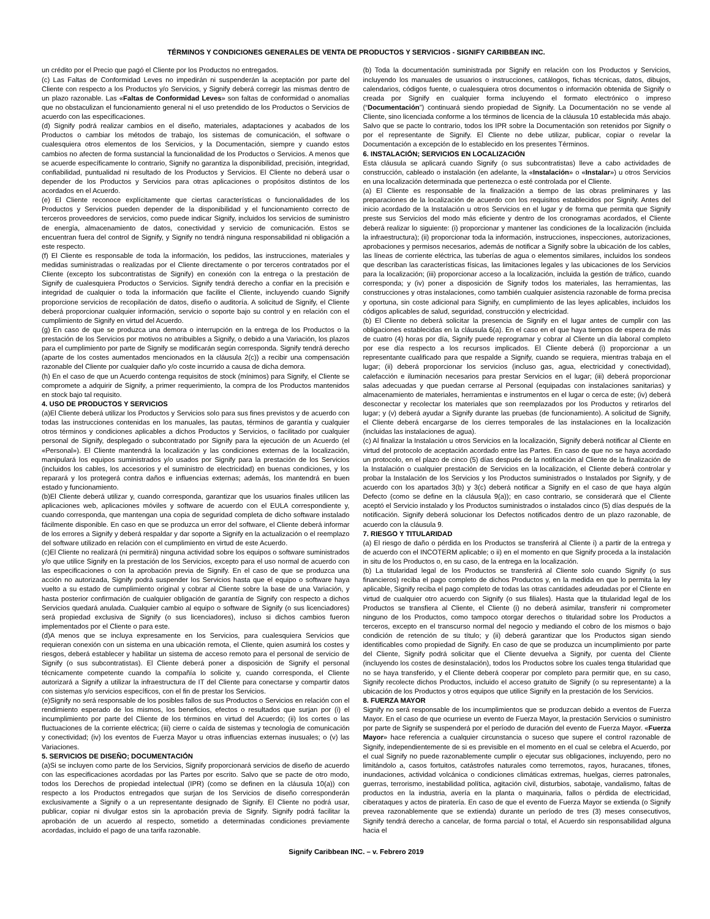TÉRMINOS Y CONDICIONES GENERALES DE VENTA DE PRODUCTOS Y SERVICIOS - SIGNIFY CARIBBEAN INC.
un crédito por el Precio que pagó el Cliente por los Productos no entregados.
(c) Las Faltas de Conformidad Leves no impedirán ni suspenderán la aceptación por parte del Cliente con respecto a los Productos y/o Servicios, y Signify deberá corregir las mismas dentro de un plazo razonable. Las «Faltas de Conformidad Leves» son faltas de conformidad o anomalías que no obstaculizan el funcionamiento general ni el uso pretendido de los Productos o Servicios de acuerdo con las especificaciones.
(d) Signify podrá realizar cambios en el diseño, materiales, adaptaciones y acabados de los Productos o cambiar los métodos de trabajo, los sistemas de comunicación, el software o cualesquiera otros elementos de los Servicios, y la Documentación, siempre y cuando estos cambios no afecten de forma sustancial la funcionalidad de los Productos o Servicios. A menos que se acuerde específicamente lo contrario, Signify no garantiza la disponibilidad, precisión, integridad, confiabilidad, puntualidad ni resultado de los Productos y Servicios. El Cliente no deberá usar o depender de los Productos y Servicios para otras aplicaciones o propósitos distintos de los acordados en el Acuerdo.
(e) El Cliente reconoce explícitamente que ciertas características o funcionalidades de los Productos y Servicios pueden depender de la disponibilidad y el funcionamiento correcto de terceros proveedores de servicios, como puede indicar Signify, incluidos los servicios de suministro de energía, almacenamiento de datos, conectividad y servicio de comunicación. Estos se encuentran fuera del control de Signify, y Signify no tendrá ninguna responsabilidad ni obligación a este respecto.
(f) El Cliente es responsable de toda la información, los pedidos, las instrucciones, materiales y medidas suministradas o realizadas por el Cliente directamente o por terceros contratados por el Cliente (excepto los subcontratistas de Signify) en conexión con la entrega o la prestación de Signify de cualesquiera Productos o Servicios. Signify tendrá derecho a confiar en la precisión e integridad de cualquier o toda la información que facilite el Cliente, incluyendo cuando Signify proporcione servicios de recopilación de datos, diseño o auditoría. A solicitud de Signify, el Cliente deberá proporcionar cualquier información, servicio o soporte bajo su control y en relación con el cumplimiento de Signify en virtud del Acuerdo.
(g) En caso de que se produzca una demora o interrupción en la entrega de los Productos o la prestación de los Servicios por motivos no atribuibles a Signify, o debido a una Variación, los plazos para el cumplimiento por parte de Signify se modificarán según corresponda. Signify tendrá derecho (aparte de los costes aumentados mencionados en la cláusula 2(c)) a recibir una compensación razonable del Cliente por cualquier daño y/o coste incurrido a causa de dicha demora.
(h) En el caso de que un Acuerdo contenga requisitos de stock (mínimos) para Signify, el Cliente se compromete a adquirir de Signify, a primer requerimiento, la compra de los Productos mantenidos en stock bajo tal requisito.
4. USO DE PRODUCTOS Y SERVICIOS
(a)El Cliente deberá utilizar los Productos y Servicios solo para sus fines previstos y de acuerdo con todas las instrucciones contenidas en los manuales, las pautas, términos de garantía y cualquier otros términos y condiciones aplicables a dichos Productos y Servicios, o facilitado por cualquier personal de Signify, desplegado o subcontratado por Signify para la ejecución de un Acuerdo (el «Personal»). El Cliente mantendrá la localización y las condiciones externas de la localización, manipulará los equipos suministrados y/o usados por Signify para la prestación de los Servicios (incluidos los cables, los accesorios y el suministro de electricidad) en buenas condiciones, y los reparará y los protegerá contra daños e influencias externas; además, los mantendrá en buen estado y funcionamiento.
(b)El Cliente deberá utilizar y, cuando corresponda, garantizar que los usuarios finales utilicen las aplicaciones web, aplicaciones móviles y software de acuerdo con el EULA correspondiente y, cuando corresponda, que mantengan una copia de seguridad completa de dicho software instalado fácilmente disponible. En caso en que se produzca un error del software, el Cliente deberá informar de los errores a Signify y deberá respaldar y dar soporte a Signify en la actualización o el reemplazo del software utilizado en relación con el cumplimiento en virtud de este Acuerdo.
(c)El Cliente no realizará (ni permitirá) ninguna actividad sobre los equipos o software suministrados y/o que utilice Signify en la prestación de los Servicios, excepto para el uso normal de acuerdo con las especificaciones o con la aprobación previa de Signify. En el caso de que se produzca una acción no autorizada, Signify podrá suspender los Servicios hasta que el equipo o software haya vuelto a su estado de cumplimiento original y cobrar al Cliente sobre la base de una Variación, y hasta posterior confirmación de cualquier obligación de garantía de Signify con respecto a dichos Servicios quedará anulada. Cualquier cambio al equipo o software de Signify (o sus licenciadores) será propiedad exclusiva de Signify (o sus licenciadores), incluso si dichos cambios fueron implementados por el Cliente o para este.
(d)A menos que se incluya expresamente en los Servicios, para cualesquiera Servicios que requieran conexión con un sistema en una ubicación remota, el Cliente, quien asumirá los costes y riesgos, deberá establecer y habilitar un sistema de acceso remoto para el personal de servicio de Signify (o sus subcontratistas). El Cliente deberá poner a disposición de Signify el personal técnicamente competente cuando la compañía lo solicite y, cuando corresponda, el Cliente autorizará a Signify a utilizar la infraestructura de IT del Cliente para conectarse y compartir datos con sistemas y/o servicios específicos, con el fin de prestar los Servicios.
(e)Signify no será responsable de los posibles fallos de sus Productos o Servicios en relación con el rendimiento esperado de los mismos, los beneficios, efectos o resultados que surjan por (i) el incumplimiento por parte del Cliente de los términos en virtud del Acuerdo; (ii) los cortes o las fluctuaciones de la corriente eléctrica; (iii) cierre o caída de sistemas y tecnología de comunicación y conectividad; (iv) los eventos de Fuerza Mayor u otras influencias externas inusuales; o (v) las Variaciones.
5. SERVICIOS DE DISEÑO; DOCUMENTACIÓN
(a)Si se incluyen como parte de los Servicios, Signify proporcionará servicios de diseño de acuerdo con las especificaciones acordadas por las Partes por escrito. Salvo que se pacte de otro modo, todos los Derechos de propiedad intelectual (IPR) (como se definen en la cláusula 10(a)) con respecto a los Productos entregados que surjan de los Servicios de diseño corresponderán exclusivamente a Signify o a un representante designado de Signify. El Cliente no podrá usar, publicar, copiar ni divulgar estos sin la aprobación previa de Signify. Signify podrá facilitar la aprobación de un acuerdo al respecto, sometido a determinadas condiciones previamente acordadas, incluido el pago de una tarifa razonable.
(b) Toda la documentación suministrada por Signify en relación con los Productos y Servicios, incluyendo los manuales de usuarios o instrucciones, catálogos, fichas técnicas, datos, dibujos, calendarios, códigos fuente, o cualesquiera otros documentos o información obtenida de Signify o creada por Signify en cualquier forma incluyendo el formato electrónico o impreso (“Documentación”) continuará siendo propiedad de Signify. La Documentación no se vende al Cliente, sino licenciada conforme a los términos de licencia de la cláusula 10 establecida más abajo. Salvo que se pacte lo contrario, todos los IPR sobre la Documentación son retenidos por Signify o por el representante de Signify. El Cliente no debe utilizar, publicar, copiar o revelar la Documentación a excepción de lo establecido en los presentes Términos.
6. INSTALACIÓN; SERVICIOS EN LOCALIZACIÓN
Esta cláusula se aplicará cuando Signify (o sus subcontratistas) lleve a cabo actividades de construcción, cableado o instalación (en adelante, la «Instalación» o «Instalar») u otros Servicios en una localización determinada que pertenezca o esté controlada por el Cliente.
(a) El Cliente es responsable de la finalización a tiempo de las obras preliminares y las preparaciones de la localización de acuerdo con los requisitos establecidos por Signify. Antes del inicio acordado de la Instalación u otros Servicios en el lugar y de forma que permita que Signify preste sus Servicios del modo más eficiente y dentro de los cronogramas acordados, el Cliente deberá realizar lo siguiente: (i) proporcionar y mantener las condiciones de la localización (incluida la infraestructura); (ii) proporcionar toda la información, instrucciones, inspecciones, autorizaciones, aprobaciones y permisos necesarios, además de notificar a Signify sobre la ubicación de los cables, las líneas de corriente eléctrica, las tuberías de agua o elementos similares, incluidos los sondeos que describan las características físicas, las limitaciones legales y las ubicaciones de los Servicios para la localización; (iii) proporcionar acceso a la localización, incluida la gestión de tráfico, cuando corresponda; y (iv) poner a disposición de Signify todos los materiales, las herramientas, las construcciones y otras instalaciones, como también cualquier asistencia razonable de forma precisa y oportuna, sin coste adicional para Signify, en cumplimiento de las leyes aplicables, incluidos los códigos aplicables de salud, seguridad, construcción y electricidad.
(b) El Cliente no deberá solicitar la presencia de Signify en el lugar antes de cumplir con las obligaciones establecidas en la cláusula 6(a). En el caso en el que haya tiempos de espera de más de cuatro (4) horas por día, Signify puede reprogramar y cobrar al Cliente un día laboral completo por ese día respecto a los recursos implicados. El Cliente deberá (i) proporcionar a un representante cualificado para que respalde a Signify, cuando se requiera, mientras trabaja en el lugar; (ii) deberá proporcionar los servicios (incluso gas, agua, electricidad y conectividad), calefacción e iluminación necesarios para prestar Servicios en el lugar; (iii) deberá proporcionar salas adecuadas y que puedan cerrarse al Personal (equipadas con instalaciones sanitarias) y almacenamiento de materiales, herramientas e instrumentos en el lugar o cerca de este; (iv) deberá desconectar y recolectar los materiales que son reemplazados por los Productos y retirarlos del lugar; y (v) deberá ayudar a Signify durante las pruebas (de funcionamiento). A solicitud de Signify, el Cliente deberá encargarse de los cierres temporales de las instalaciones en la localización (incluidas las instalaciones de agua).
(c) Al finalizar la Instalación u otros Servicios en la localización, Signify deberá notificar al Cliente en virtud del protocolo de aceptación acordado entre las Partes. En caso de que no se haya acordado un protocolo, en el plazo de cinco (5) días después de la notificación al Cliente de la finalización de la Instalación o cualquier prestación de Servicios en la localización, el Cliente deberá controlar y probar la Instalación de los Servicios y los Productos suministrados o Instalados por Signify, y de acuerdo con los apartados 3(b) y 3(c) deberá notificar a Signify en el caso de que haya algún Defecto (como se define en la cláusula 9(a)); en caso contrario, se considerará que el Cliente aceptó el Servicio instalado y los Productos suministrados o instalados cinco (5) días después de la notificación. Signify deberá solucionar los Defectos notificados dentro de un plazo razonable, de acuerdo con la cláusula 9.
7. RIESGO Y TITULARIDAD
(a) El riesgo de daño o pérdida en los Productos se transferirá al Cliente i) a partir de la entrega y de acuerdo con el INCOTERM aplicable; o ii) en el momento en que Signify proceda a la instalación in situ de los Productos o, en su caso, de la entrega en la localización.
(b) La titularidad legal de los Productos se transferirá al Cliente solo cuando Signify (o sus financieros) reciba el pago completo de dichos Productos y, en la medida en que lo permita la ley aplicable, Signify reciba el pago completo de todas las otras cantidades adeudadas por el Cliente en virtud de cualquier otro acuerdo con Signify (o sus filiales). Hasta que la titularidad legal de los Productos se transfiera al Cliente, el Cliente (i) no deberá asimilar, transferir ni comprometer ninguno de los Productos, como tampoco otorgar derechos o titularidad sobre los Productos a terceros, excepto en el transcurso normal del negocio y mediando el cobro de los mismos o bajo condición de retención de su título; y (ii) deberá garantizar que los Productos sigan siendo identificables como propiedad de Signify. En caso de que se produzca un incumplimiento por parte del Cliente, Signify podrá solicitar que el Cliente devuelva a Signify, por cuenta del Cliente (incluyendo los costes de desinstalación), todos los Productos sobre los cuales tenga titularidad que no se haya transferido, y el Cliente deberá cooperar por completo para permitir que, en su caso, Signify recolecte dichos Productos, incluido el acceso gratuito de Signify (o su representante) a la ubicación de los Productos y otros equipos que utilice Signify en la prestación de los Servicios.
8. FUERZA MAYOR
Signify no será responsable de los incumplimientos que se produzcan debido a eventos de Fuerza Mayor. En el caso de que ocurriese un evento de Fuerza Mayor, la prestación Servicios o suministro por parte de Signify se suspenderá por el período de duración del evento de Fuerza Mayor. «Fuerza Mayor» hace referencia a cualquier circunstancia o suceso que supere el control razonable de Signify, independientemente de si es previsible en el momento en el cual se celebra el Acuerdo, por el cual Signify no puede razonablemente cumplir o ejecutar sus obligaciones, incluyendo, pero no limitándolo a, casos fortuitos, catástrofes naturales como terremotos, rayos, huracanes, tifones, inundaciones, actividad volcánica o condiciones climáticas extremas, huelgas, cierres patronales, guerras, terrorismo, inestabilidad política, agitación civil, disturbios, sabotaje, vandalismo, faltas de productos en la industria, avería en la planta o maquinaria, fallos o pérdida de electricidad, ciberataques y actos de piratería. En caso de que el evento de Fuerza Mayor se extienda (o Signify prevea razonablemente que se extienda) durante un período de tres (3) meses consecutivos, Signify tendrá derecho a cancelar, de forma parcial o total, el Acuerdo sin responsabilidad alguna hacia el
Signify Caribbean INC. – v. Febrero 2019